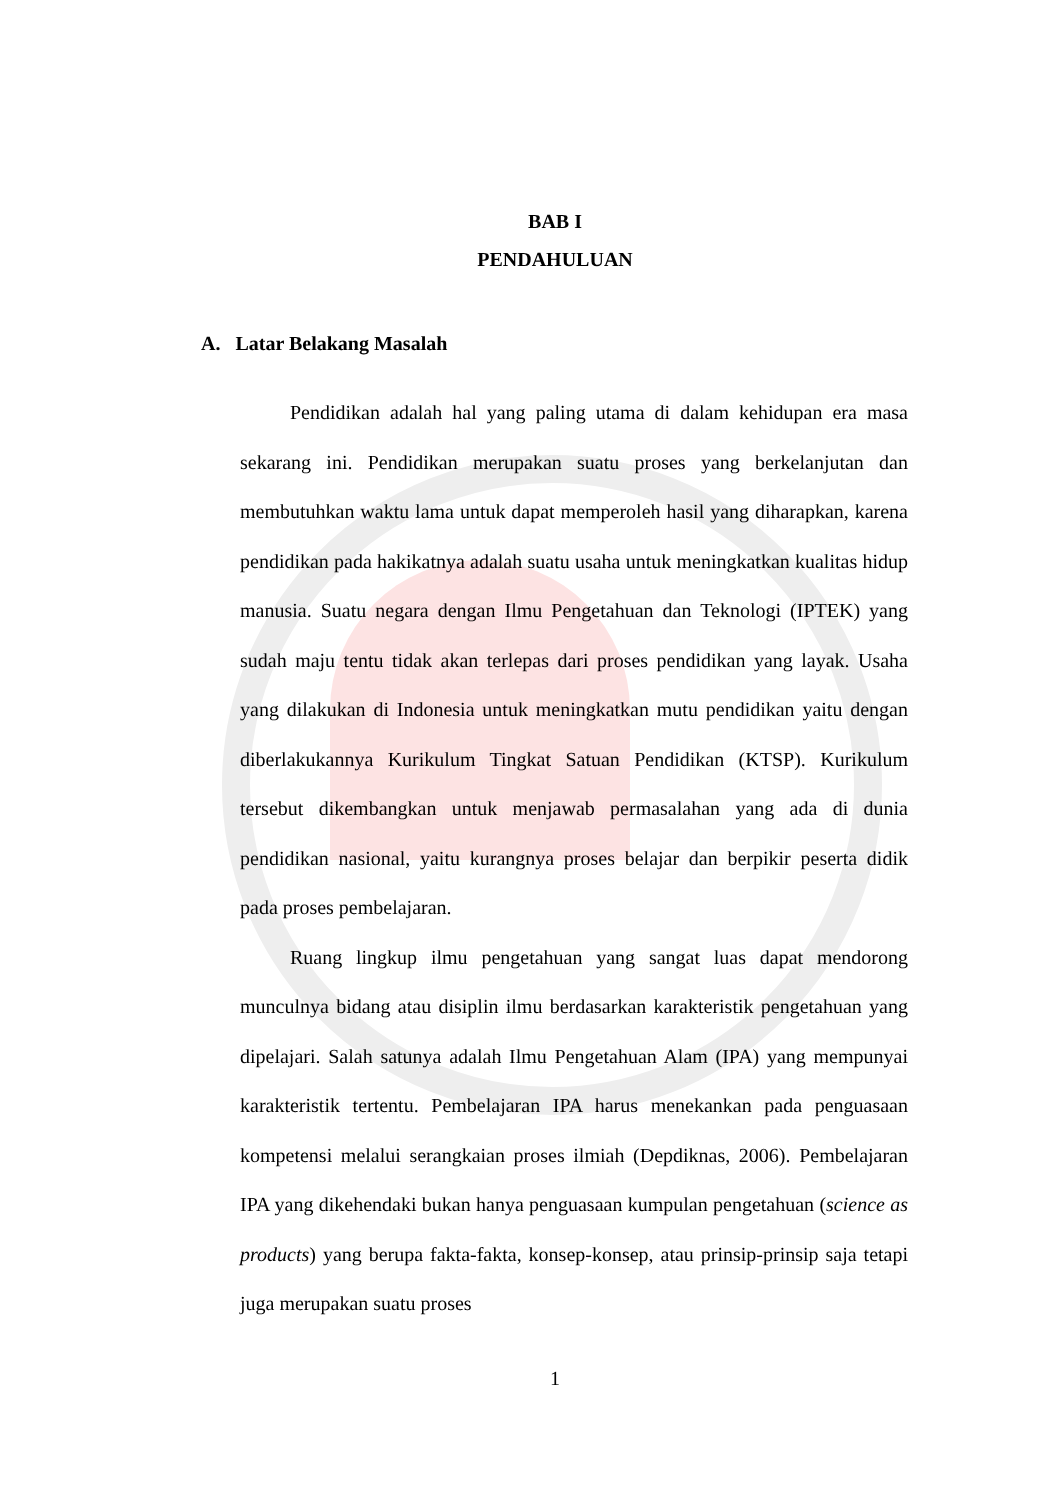BAB I
PENDAHULUAN
A. Latar Belakang Masalah
Pendidikan adalah hal yang paling utama di dalam kehidupan era masa sekarang ini. Pendidikan merupakan suatu proses yang berkelanjutan dan membutuhkan waktu lama untuk dapat memperoleh hasil yang diharapkan, karena pendidikan pada hakikatnya adalah suatu usaha untuk meningkatkan kualitas hidup manusia. Suatu negara dengan Ilmu Pengetahuan dan Teknologi (IPTEK) yang sudah maju tentu tidak akan terlepas dari proses pendidikan yang layak. Usaha yang dilakukan di Indonesia untuk meningkatkan mutu pendidikan yaitu dengan diberlakukannya Kurikulum Tingkat Satuan Pendidikan (KTSP). Kurikulum tersebut dikembangkan untuk menjawab permasalahan yang ada di dunia pendidikan nasional, yaitu kurangnya proses belajar dan berpikir peserta didik pada proses pembelajaran.
Ruang lingkup ilmu pengetahuan yang sangat luas dapat mendorong munculnya bidang atau disiplin ilmu berdasarkan karakteristik pengetahuan yang dipelajari. Salah satunya adalah Ilmu Pengetahuan Alam (IPA) yang mempunyai karakteristik tertentu. Pembelajaran IPA harus menekankan pada penguasaan kompetensi melalui serangkaian proses ilmiah (Depdiknas, 2006). Pembelajaran IPA yang dikehendaki bukan hanya penguasaan kumpulan pengetahuan (science as products) yang berupa fakta-fakta, konsep-konsep, atau prinsip-prinsip saja tetapi juga merupakan suatu proses
1